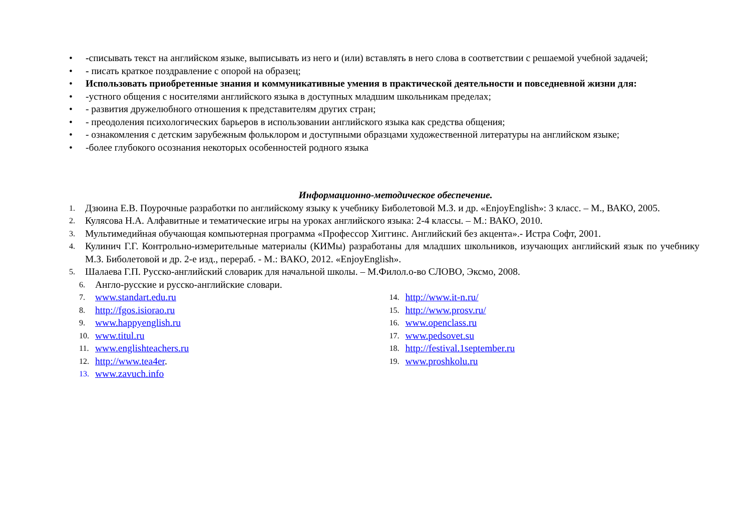• -списывать текст на английском языке, выписывать из него и (или) вставлять в него слова в соответствии с решаемой учебной задачей;
• - писать краткое поздравление с опорой на образец;
• Использовать приобретенные знания и коммуникативные умения в практической деятельности и повседневной жизни для:
• -устного общения с носителями английского языка в доступных младшим школьникам пределах;
• - развития дружелюбного отношения к представителям других стран;
• - преодоления психологических барьеров в использовании английского языка как средства общения;
• - ознакомления с детским зарубежным фольклором и доступными образцами художественной литературы на английском языке;
• -более глубокого осознания некоторых особенностей родного языка
Информационно-методическое обеспечение.
1. Дзюина Е.В. Поурочные разработки по английскому языку к учебнику Биболетовой М.З. и др. «EnjoyEnglish»: 3 класс. – М., ВАКО, 2005.
2. Кулясова Н.А. Алфавитные и тематические игры на уроках английского языка: 2-4 классы. – М.: ВАКО, 2010.
3. Мультимедийная обучающая компьютерная программа «Профессор Хиггинс. Английский без акцента».- Истра Софт, 2001.
4. Кулинич Г.Г. Контрольно-измерительные материалы (КИМы) разработаны для младших школьников, изучающих английский язык по учебнику М.З. Биболетовой и др. 2-е изд., перераб. - М.: ВАКО, 2012. «EnjoyEnglish».
5. Шалаева Г.П. Русско-английский словарик для начальной школы. – М.Филол.о-во СЛОВО, Эксмо, 2008.
6. Англо-русские и русско-английские словари.
7. www.standart.edu.ru
8. http://fgos.isiorao.ru
9. www.happyenglish.ru
10. www.titul.ru
11. www.englishteachers.ru
12. http://www.tea4er.
13. www.zavuch.info
14. http://www.it-n.ru/
15. http://www.prosv.ru/
16. www.openclass.ru
17. www.pedsovet.su
18. http://festival.1september.ru
19. www.proshkolu.ru